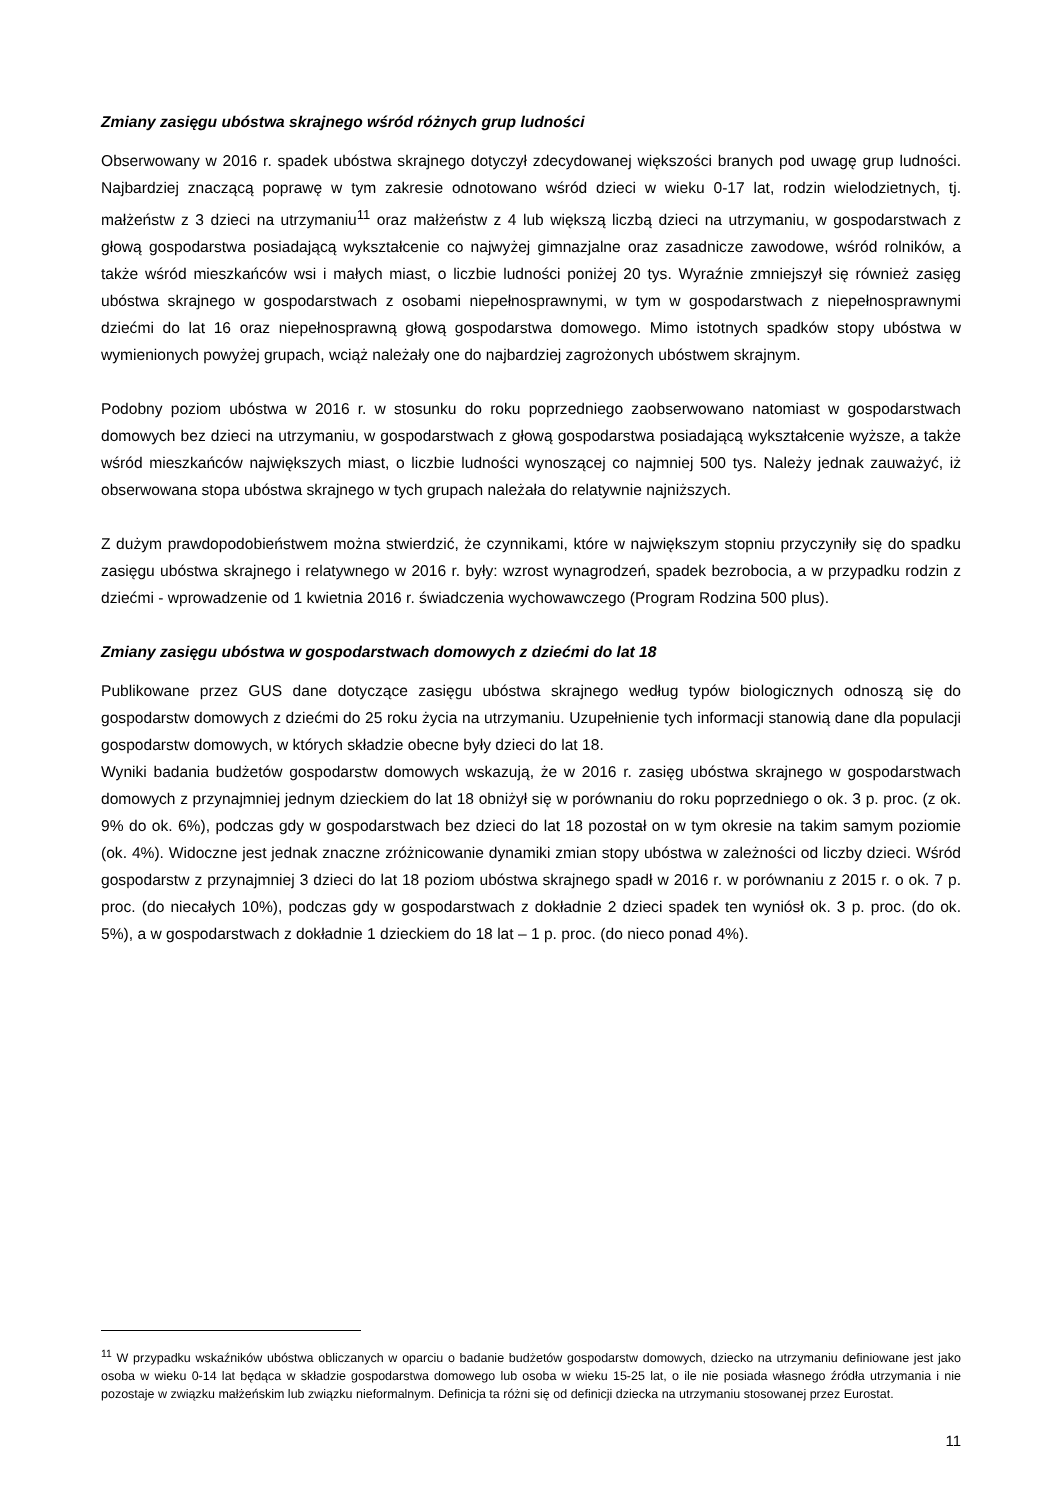Zmiany zasięgu ubóstwa skrajnego wśród różnych grup ludności
Obserwowany w 2016 r. spadek ubóstwa skrajnego dotyczył zdecydowanej większości branych pod uwagę grup ludności. Najbardziej znaczącą poprawę w tym zakresie odnotowano wśród dzieci w wieku 0-17 lat, rodzin wielodzietnych, tj. małżeństw z 3 dzieci na utrzymaniu<sup>11</sup> oraz małżeństw z 4 lub większą liczbą dzieci na utrzymaniu, w gospodarstwach z głową gospodarstwa posiadającą wykształcenie co najwyżej gimnazjalne oraz zasadnicze zawodowe, wśród rolników, a także wśród mieszkańców wsi i małych miast, o liczbie ludności poniżej 20 tys. Wyraźnie zmniejszył się również zasięg ubóstwa skrajnego w gospodarstwach z osobami niepełnosprawnymi, w tym w gospodarstwach z niepełnosprawnymi dziećmi do lat 16 oraz niepełnosprawną głową gospodarstwa domowego. Mimo istotnych spadków stopy ubóstwa w wymienionych powyżej grupach, wciąż należały one do najbardziej zagrożonych ubóstwem skrajnym.
Podobny poziom ubóstwa w 2016 r. w stosunku do roku poprzedniego zaobserwowano natomiast w gospodarstwach domowych bez dzieci na utrzymaniu, w gospodarstwach z głową gospodarstwa posiadającą wykształcenie wyższe, a także wśród mieszkańców największych miast, o liczbie ludności wynoszącej co najmniej 500 tys. Należy jednak zauważyć, iż obserwowana stopa ubóstwa skrajnego w tych grupach należała do relatywnie najniższych.
Z dużym prawdopodobieństwem można stwierdzić, że czynnikami, które w największym stopniu przyczyniły się do spadku zasięgu ubóstwa skrajnego i relatywnego w 2016 r. były: wzrost wynagrodzeń, spadek bezrobocia, a w przypadku rodzin z dziećmi - wprowadzenie od 1 kwietnia 2016 r. świadczenia wychowawczego (Program Rodzina 500 plus).
Zmiany zasięgu ubóstwa w gospodarstwach domowych z dziećmi do lat 18
Publikowane przez GUS dane dotyczące zasięgu ubóstwa skrajnego według typów biologicznych odnoszą się do gospodarstw domowych z dziećmi do 25 roku życia na utrzymaniu. Uzupełnienie tych informacji stanowią dane dla populacji gospodarstw domowych, w których składzie obecne były dzieci do lat 18.
Wyniki badania budżetów gospodarstw domowych wskazują, że w 2016 r. zasięg ubóstwa skrajnego w gospodarstwach domowych z przynajmniej jednym dzieckiem do lat 18 obniżył się w porównaniu do roku poprzedniego o ok. 3 p. proc. (z ok. 9% do ok. 6%), podczas gdy w gospodarstwach bez dzieci do lat 18 pozostał on w tym okresie na takim samym poziomie (ok. 4%). Widoczne jest jednak znaczne zróżnicowanie dynamiki zmian stopy ubóstwa w zależności od liczby dzieci. Wśród gospodarstw z przynajmniej 3 dzieci do lat 18 poziom ubóstwa skrajnego spadł w 2016 r. w porównaniu z 2015 r. o ok. 7 p. proc. (do niecałych 10%), podczas gdy w gospodarstwach z dokładnie 2 dzieci spadek ten wyniósł ok. 3 p. proc. (do ok. 5%), a w gospodarstwach z dokładnie 1 dzieckiem do 18 lat – 1 p. proc. (do nieco ponad 4%).
<sup>11</sup> W przypadku wskaźników ubóstwa obliczanych w oparciu o badanie budżetów gospodarstw domowych, dziecko na utrzymaniu definiowane jest jako osoba w wieku 0-14 lat będąca w składzie gospodarstwa domowego lub osoba w wieku 15-25 lat, o ile nie posiada własnego źródła utrzymania i nie pozostaje w związku małżeńskim lub związku nieformalnym. Definicja ta różni się od definicji dziecka na utrzymaniu stosowanej przez Eurostat.
11